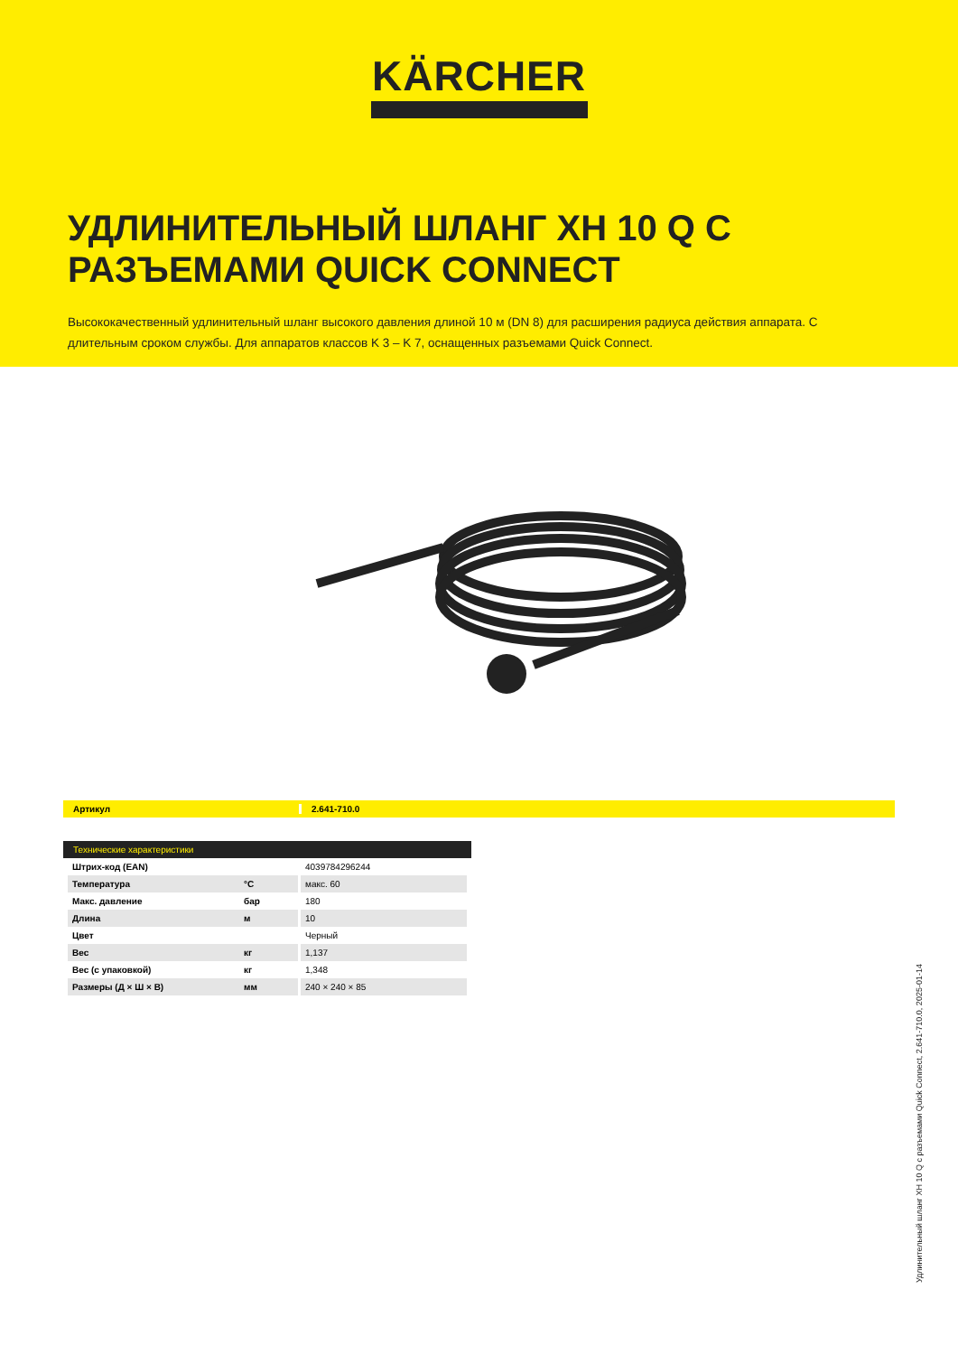KÄRCHER
УДЛИНИТЕЛЬНЫЙ ШЛАНГ XH 10 Q С РАЗЪЕМАМИ QUICK CONNECT
Высококачественный удлинительный шланг высокого давления длиной 10 м (DN 8) для расширения радиуса действия аппарата. С длительным сроком службы. Для аппаратов классов K 3 – K 7, оснащенных разъемами Quick Connect.
Артикул 2.641-710.0
Технические характеристики
| Штрих-код (EAN) | | 4039784296244 |
| Температура | °C | макс. 60 |
| Макс. давление | бар | 180 |
| Длина | м | 10 |
| Цвет | | Черный |
| Вес | кг | 1,137 |
| Вес (с упаковкой) | кг | 1,348 |
| Размеры (Д × Ш × В) | мм | 240 × 240 × 85 |
Удлинительный шланг XH 10 Q с разъемами Quick Connect, 2.641-710.0, 2025-01-14